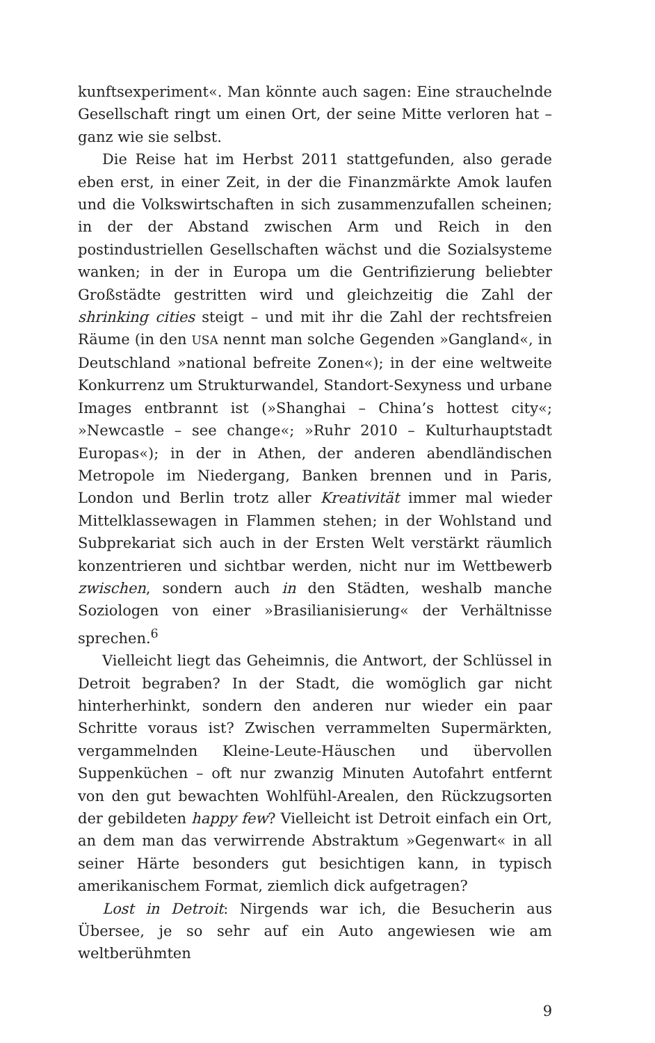kunftsexperiment«. Man könnte auch sagen: Eine strauchelnde Gesellschaft ringt um einen Ort, der seine Mitte verloren hat – ganz wie sie selbst.
Die Reise hat im Herbst 2011 stattgefunden, also gerade eben erst, in einer Zeit, in der die Finanzmärkte Amok laufen und die Volkswirtschaften in sich zusammenzufallen scheinen; in der der Abstand zwischen Arm und Reich in den postindustriellen Gesellschaften wächst und die Sozialsysteme wanken; in der in Europa um die Gentrifizierung beliebter Großstädte gestritten wird und gleichzeitig die Zahl der shrinking cities steigt – und mit ihr die Zahl der rechtsfreien Räume (in den USA nennt man solche Gegenden »Gangland«, in Deutschland »national befreite Zonen«); in der eine weltweite Konkurrenz um Strukturwandel, Standort-Sexyness und urbane Images entbrannt ist (»Shanghai – China’s hottest city«; »Newcastle – see change«; »Ruhr 2010 – Kulturhauptstadt Europas«); in der in Athen, der anderen abendländischen Metropole im Niedergang, Banken brennen und in Paris, London und Berlin trotz aller Kreativität immer mal wieder Mittelklassewagen in Flammen stehen; in der Wohlstand und Subprekariat sich auch in der Ersten Welt verstärkt räumlich konzentrieren und sichtbar werden, nicht nur im Wettbewerb zwischen, sondern auch in den Städten, weshalb manche Soziologen von einer »Brasilianisierung« der Verhältnisse sprechen.<sup>6</sup>
Vielleicht liegt das Geheimnis, die Antwort, der Schlüssel in Detroit begraben? In der Stadt, die womöglich gar nicht hinterherhinkt, sondern den anderen nur wieder ein paar Schritte voraus ist? Zwischen verrammelten Supermärkten, vergammelnden Kleine-Leute-Häuschen und übervollen Suppenküchen – oft nur zwanzig Minuten Autofahrt entfernt von den gut bewachten Wohlfühl-Arealen, den Rückzugsorten der gebildeten happy few? Vielleicht ist Detroit einfach ein Ort, an dem man das verwirrende Abstraktum »Gegenwart« in all seiner Härte besonders gut besichtigen kann, in typisch amerikanischem Format, ziemlich dick aufgetragen?
Lost in Detroit: Nirgends war ich, die Besucherin aus Übersee, je so sehr auf ein Auto angewiesen wie am weltberühmten
9